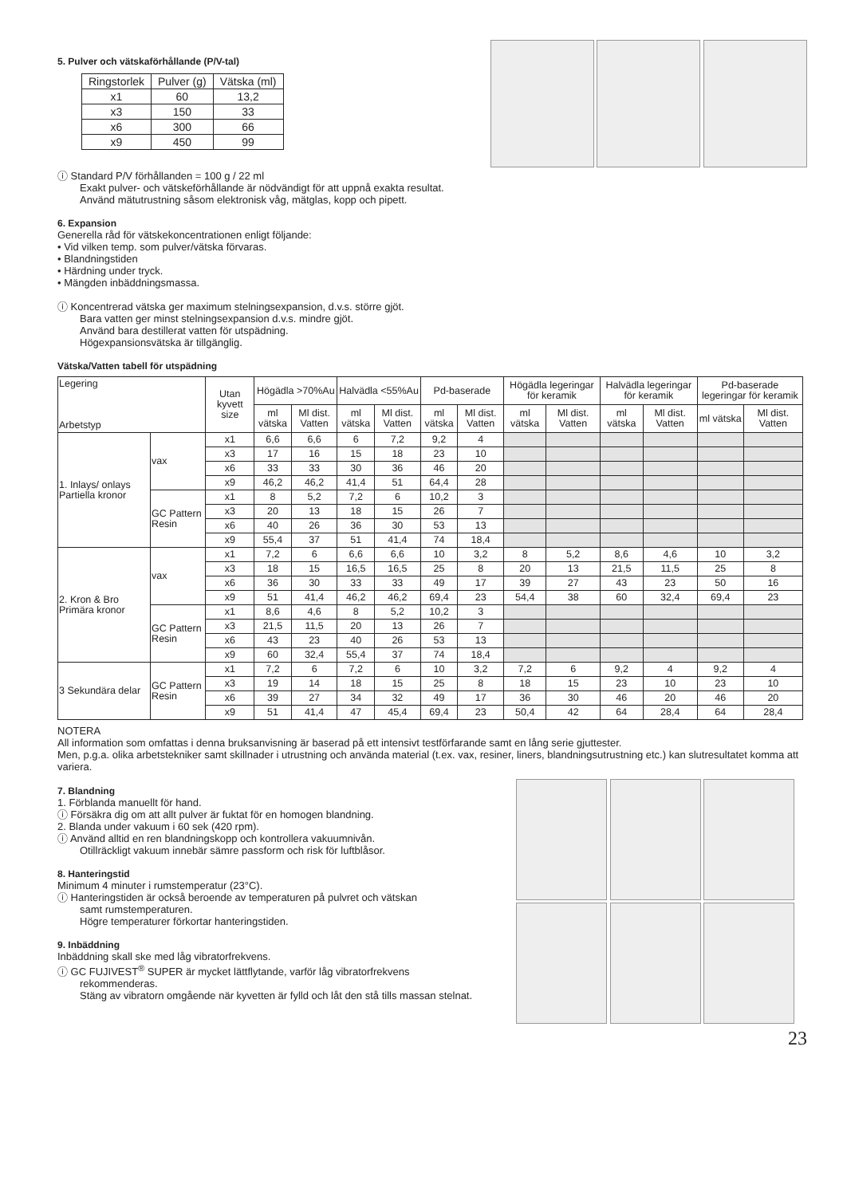5. Pulver och vätskaförhållande (P/V-tal)
| Ringstorlek | Pulver (g) | Vätska (ml) |
| x1 | 60 | 13,2 |
| x3 | 150 | 33 |
| x6 | 300 | 66 |
| x9 | 450 | 99 |
ⓘ Standard P/V förhållanden = 100 g / 22 ml
Exakt pulver- och vätskeförhållande är nödvändigt för att uppnå exakta resultat.
Använd mätutrustning såsom elektronisk våg, mätglas, kopp och pipett.
6. Expansion
Generella råd för vätskekoncentrationen enligt följande:
• Vid vilken temp. som pulver/vätska förvaras.
• Blandningstiden
• Härdning under tryck.
• Mängden inbäddningsmassa.
ⓘ Koncentrerad vätska ger maximum stelningsexpansion, d.v.s. större gjöt.
Bara vatten ger minst stelningsexpansion d.v.s. mindre gjöt.
Använd bara destillerat vatten för utspädning.
Högexpansionsvätska är tillgänglig.
Vätska/Vatten tabell för utspädning
| Legering Arbetstyp | | Utan kyvett size | Högädla >70%Au | | Halvädla <55%Au | | Pd-baserade | | Högädla legeringar för keramik | | Halvädla legeringar för keramik | | Pd-baserade legeringar för keramik | |
| --- | --- | --- | --- | --- | --- | --- | --- | --- | --- | --- | --- | --- | --- | --- |
| | | | ml vätska | Ml dist. Vatten | ml vätska | Ml dist. Vatten | ml vätska | Ml dist. Vatten | ml vätska | Ml dist. Vatten | ml vätska | Ml dist. Vatten | ml vätska | Ml dist. Vatten |
| 1. Inlays/ onlays Partiella kronor | vax | x1 | 6,6 | 6,6 | 6 | 7,2 | 9,2 | 4 | | | | | | |
| | | x3 | 17 | 16 | 15 | 18 | 23 | 10 | | | | | | |
| | | x6 | 33 | 33 | 30 | 36 | 46 | 20 | | | | | | |
| | | x9 | 46,2 | 46,2 | 41,4 | 51 | 64,4 | 28 | | | | | | |
| | GC Pattern Resin | x1 | 8 | 5,2 | 7,2 | 6 | 10,2 | 3 | | | | | | |
| | | x3 | 20 | 13 | 18 | 15 | 26 | 7 | | | | | | |
| | | x6 | 40 | 26 | 36 | 30 | 53 | 13 | | | | | | |
| | | x9 | 55,4 | 37 | 51 | 41,4 | 74 | 18,4 | | | | | | |
| 2. Kron & Bro Primära kronor | vax | x1 | 7,2 | 6 | 6,6 | 6,6 | 10 | 3,2 | 8 | 5,2 | 8,6 | 4,6 | 10 | 3,2 |
| | | x3 | 18 | 15 | 16,5 | 16,5 | 25 | 8 | 20 | 13 | 21,5 | 11,5 | 25 | 8 |
| | | x6 | 36 | 30 | 33 | 33 | 49 | 17 | 39 | 27 | 43 | 23 | 50 | 16 |
| | | x9 | 51 | 41,4 | 46,2 | 46,2 | 69,4 | 23 | 54,4 | 38 | 60 | 32,4 | 69,4 | 23 |
| | GC Pattern Resin | x1 | 8,6 | 4,6 | 8 | 5,2 | 10,2 | 3 | | | | | | |
| | | x3 | 21,5 | 11,5 | 20 | 13 | 26 | 7 | | | | | | |
| | | x6 | 43 | 23 | 40 | 26 | 53 | 13 | | | | | | |
| | | x9 | 60 | 32,4 | 55,4 | 37 | 74 | 18,4 | | | | | | |
| 3 Sekundära delar | GC Pattern Resin | x1 | 7,2 | 6 | 7,2 | 6 | 10 | 3,2 | 7,2 | 6 | 9,2 | 4 | 9,2 | 4 |
| | | x3 | 19 | 14 | 18 | 15 | 25 | 8 | 18 | 15 | 23 | 10 | 23 | 10 |
| | | x6 | 39 | 27 | 34 | 32 | 49 | 17 | 36 | 30 | 46 | 20 | 46 | 20 |
| | | x9 | 51 | 41,4 | 47 | 45,4 | 69,4 | 23 | 50,4 | 42 | 64 | 28,4 | 64 | 28,4 |
NOTERA
All information som omfattas i denna bruksanvisning är baserad på ett intensivt testförfarande samt en lång serie gjuttester.
Men, p.g.a. olika arbetstekniker samt skillnader i utrustning och använda material (t.ex. vax, resiner, liners, blandningsutrustning etc.) kan slutresultatet komma att variera.
7. Blandning
1. Förblanda manuellt för hand.
ⓘ Försäkra dig om att allt pulver är fuktat för en homogen blandning.
2. Blanda under vakuum i 60 sek (420 rpm).
ⓘ Använd alltid en ren blandningskopp och kontrollera vakuumnivån.
Otillräckligt vakuum innebär sämre passform och risk för luftblåsor.
8. Hanteringstid
Minimum 4 minuter i rumstemperatur (23°C).
ⓘ Hanteringstiden är också beroende av temperaturen på pulvret och vätskan
samt rumstemperaturen.
Högre temperaturer förkortar hanteringstiden.
9. Inbäddning
Inbäddning skall ske med låg vibratorfrekvens.
ⓘ GC FUJIVEST<sup>®</sup> SUPER är mycket lättflytande, varför låg vibratorfrekvens
rekommenderas.
Stäng av vibratorn omgående när kyvetten är fylld och låt den stå tills massan stelnat.
23